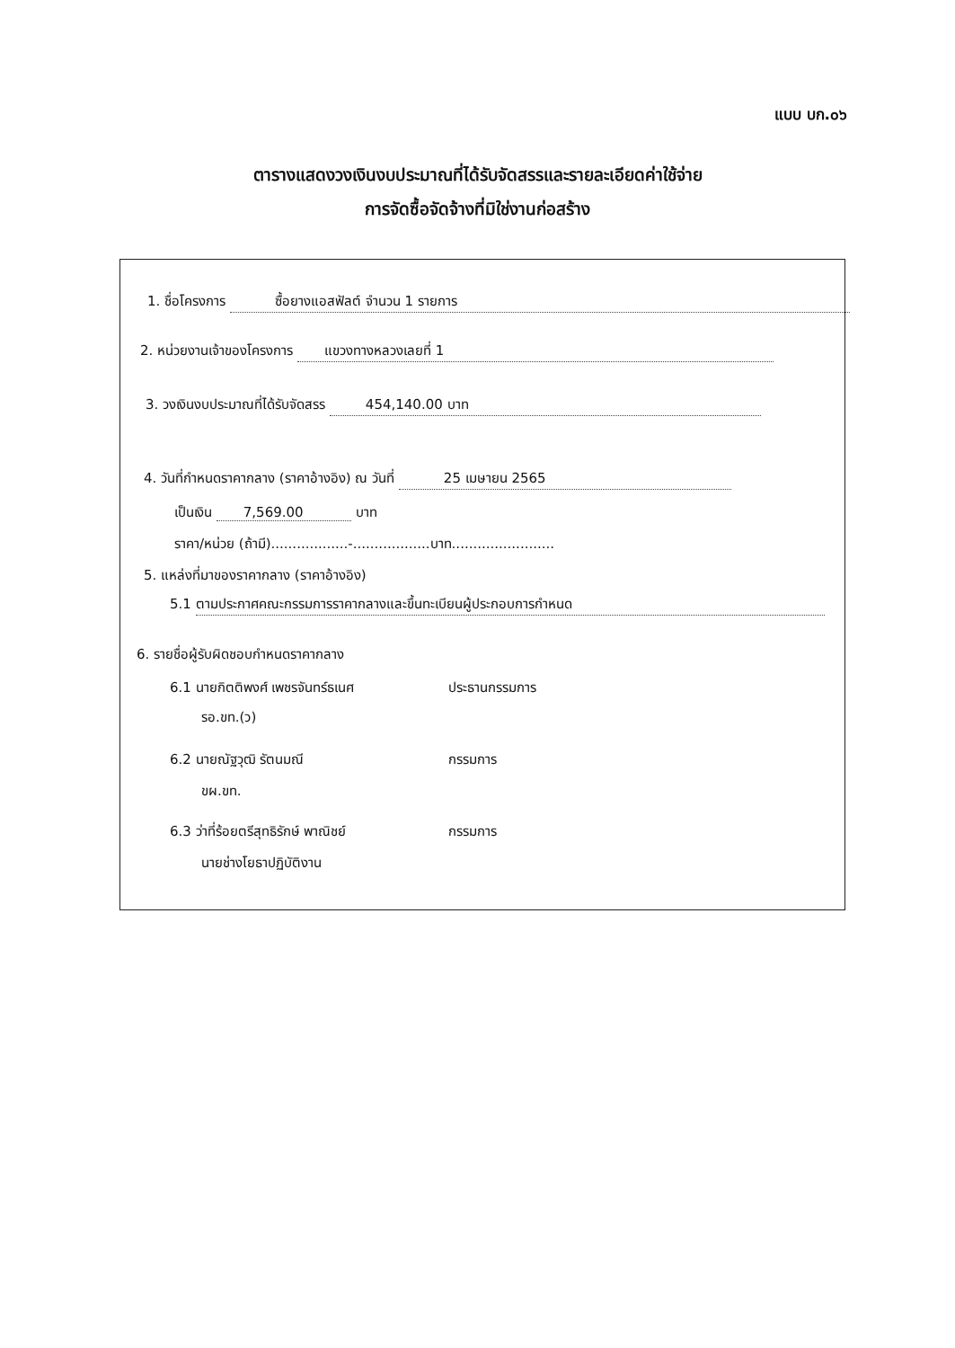แบบ บก.๐๖
ตารางแสดงวงเงินงบประมาณที่ได้รับจัดสรรและรายละเอียดค่าใช้จ่าย
การจัดซื้อจัดจ้างที่มิใช่งานก่อสร้าง
1. ชื่อโครงการ ซื้อยางแอสฟัลต์ จำนวน 1 รายการ
2. หน่วยงานเจ้าของโครงการ แขวงทางหลวงเลยที่ 1
3. วงเงินงบประมาณที่ได้รับจัดสรร 454,140.00 บาท
4. วันที่กำหนดราคากลาง (ราคาอ้างอิง) ณ วันที่ 25 เมษายน 2565
เป็นเงิน 7,569.00 บาท
ราคา/หน่วย (ถ้ามี)..................-..................บาท........................
5. แหล่งที่มาของราคากลาง (ราคาอ้างอิง)
5.1 ตามประกาศคณะกรรมการราคากลางและขึ้นทะเบียนผู้ประกอบการกำหนด
6. รายชื่อผู้รับผิดชอบกำหนดราคากลาง
6.1 นายกิตติพงศ์ เพชรจันทร์ธเนศ ประธานกรรมการ
รอ.ขท.(ว)
6.2 นายณัฐวุฒิ รัตนมณี กรรมการ
ขผ.ขท.
6.3 ว่าที่ร้อยตรีสุทธิรักษ์ พาณิชย์ กรรมการ
นายช่างโยธาปฏิบัติงาน